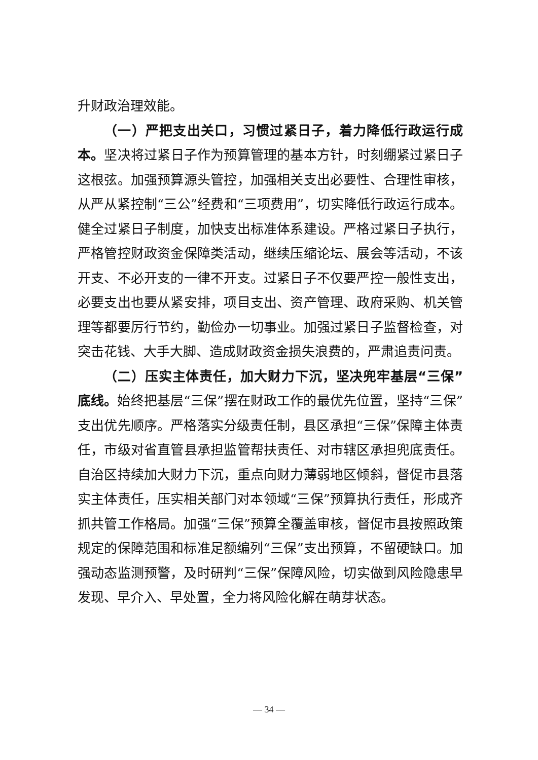升财政治理效能。
（一）严把支出关口，习惯过紧日子，着力降低行政运行成本。坚决将过紧日子作为预算管理的基本方针，时刻绷紧过紧日子这根弦。加强预算源头管控，加强相关支出必要性、合理性审核，从严从紧控制“三公”经费和“三项费用”，切实降低行政运行成本。健全过紧日子制度，加快支出标准体系建设。严格过紧日子执行，严格管控财政资金保障类活动，继续压缩论坛、展会等活动，不该开支、不必开支的一律不开支。过紧日子不仅要严控一般性支出，必要支出也要从紧安排，项目支出、资产管理、政府采购、机关管理等都要厉行节约，勤俭办一切事业。加强过紧日子监督检查，对突击花钱、大手大脚、造成财政资金损失浪费的，严肃追责问责。
（二）压实主体责任，加大财力下沉，坚决兜牢基层“三保”底线。始终把基层“三保”摆在财政工作的最优先位置，坚持“三保”支出优先顺序。严格落实分级责任制，县区承担“三保”保障主体责任，市级对省直管县承担监管帮扶责任、对市辖区承担兜底责任。自治区持续加大财力下沉，重点向财力薄弱地区倾斜，督促市县落实主体责任，压实相关部门对本领域“三保”预算执行责任，形成齐抓共管工作格局。加强“三保”预算全覆盖审核，督促市县按照政策规定的保障范围和标准足额编列“三保”支出预算，不留硬缺口。加强动态监测预警，及时研判“三保”保障风险，切实做到风险隐患早发现、早介入、早处置，全力将风险化解在萌芽状态。
— 34 —